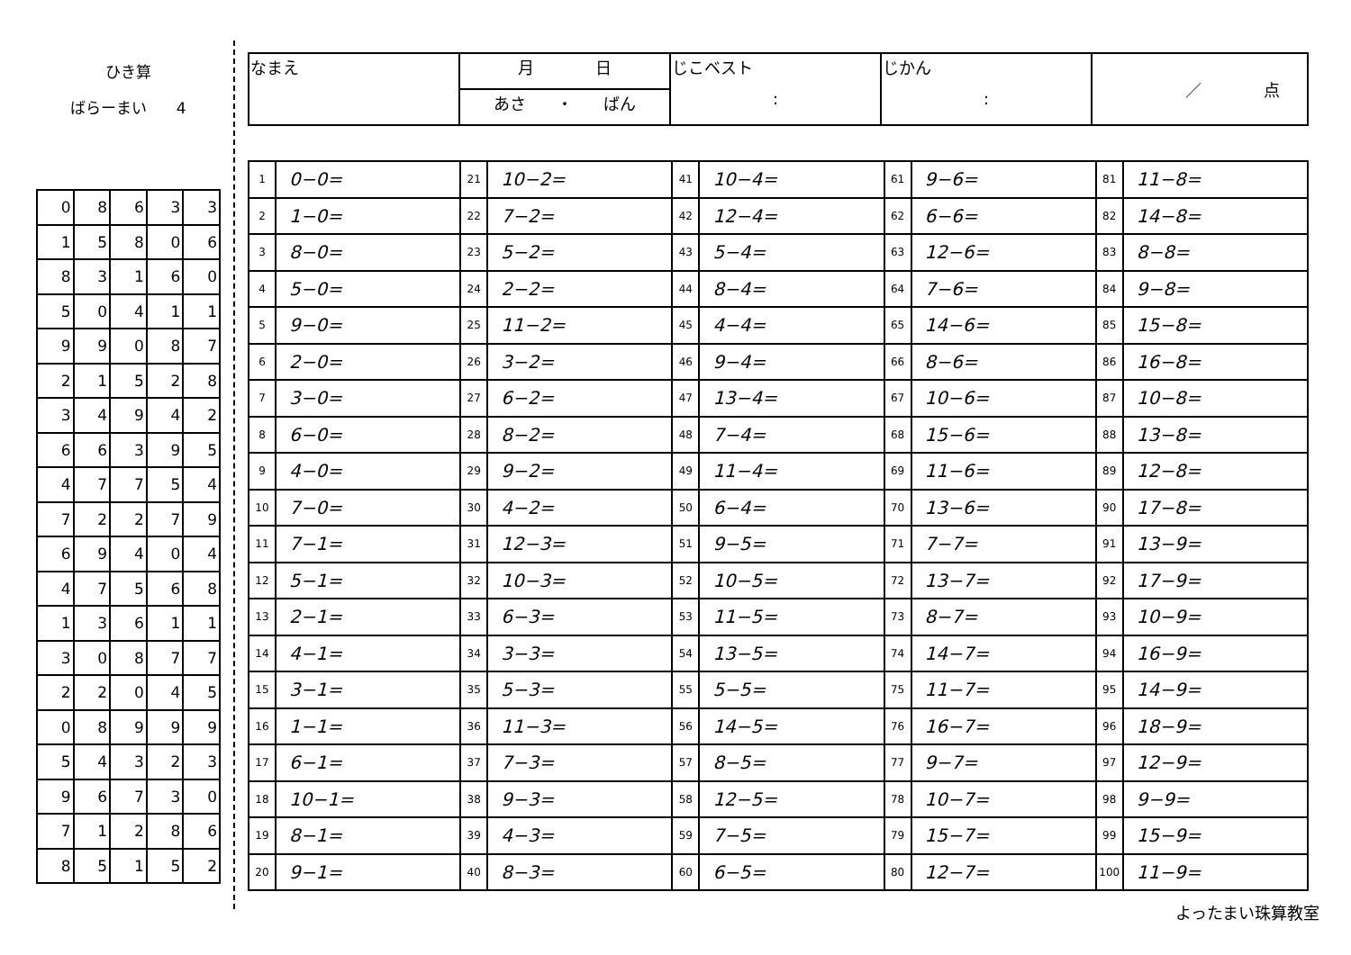ひき算
ばらーまい 4
| 0 | 8 | 6 | 3 | 3 |
| 1 | 5 | 8 | 0 | 6 |
| 8 | 3 | 1 | 6 | 0 |
| 5 | 0 | 4 | 1 | 1 |
| 9 | 9 | 0 | 8 | 7 |
| 2 | 1 | 5 | 2 | 8 |
| 3 | 4 | 9 | 4 | 2 |
| 6 | 6 | 3 | 9 | 5 |
| 4 | 7 | 7 | 5 | 4 |
| 7 | 2 | 2 | 7 | 9 |
| 6 | 9 | 4 | 0 | 4 |
| 4 | 7 | 5 | 6 | 8 |
| 1 | 3 | 6 | 1 | 1 |
| 3 | 0 | 8 | 7 | 7 |
| 2 | 2 | 0 | 4 | 5 |
| 0 | 8 | 9 | 9 | 9 |
| 5 | 4 | 3 | 2 | 3 |
| 9 | 6 | 7 | 3 | 0 |
| 7 | 1 | 2 | 8 | 6 |
| 8 | 5 | 1 | 5 | 2 |
| なまえ | 月 日 | じこベスト : | じかん : | ／ 点 |
| | あさ ・ ばん | | | |
| 1 | 0−0= | 21 | 10−2= | 41 | 10−4= | 61 | 9−6= | 81 | 11−8= |
| 2 | 1−0= | 22 | 7−2= | 42 | 12−4= | 62 | 6−6= | 82 | 14−8= |
| 3 | 8−0= | 23 | 5−2= | 43 | 5−4= | 63 | 12−6= | 83 | 8−8= |
| 4 | 5−0= | 24 | 2−2= | 44 | 8−4= | 64 | 7−6= | 84 | 9−8= |
| 5 | 9−0= | 25 | 11−2= | 45 | 4−4= | 65 | 14−6= | 85 | 15−8= |
| 6 | 2−0= | 26 | 3−2= | 46 | 9−4= | 66 | 8−6= | 86 | 16−8= |
| 7 | 3−0= | 27 | 6−2= | 47 | 13−4= | 67 | 10−6= | 87 | 10−8= |
| 8 | 6−0= | 28 | 8−2= | 48 | 7−4= | 68 | 15−6= | 88 | 13−8= |
| 9 | 4−0= | 29 | 9−2= | 49 | 11−4= | 69 | 11−6= | 89 | 12−8= |
| 10 | 7−0= | 30 | 4−2= | 50 | 6−4= | 70 | 13−6= | 90 | 17−8= |
| 11 | 7−1= | 31 | 12−3= | 51 | 9−5= | 71 | 7−7= | 91 | 13−9= |
| 12 | 5−1= | 32 | 10−3= | 52 | 10−5= | 72 | 13−7= | 92 | 17−9= |
| 13 | 2−1= | 33 | 6−3= | 53 | 11−5= | 73 | 8−7= | 93 | 10−9= |
| 14 | 4−1= | 34 | 3−3= | 54 | 13−5= | 74 | 14−7= | 94 | 16−9= |
| 15 | 3−1= | 35 | 5−3= | 55 | 5−5= | 75 | 11−7= | 95 | 14−9= |
| 16 | 1−1= | 36 | 11−3= | 56 | 14−5= | 76 | 16−7= | 96 | 18−9= |
| 17 | 6−1= | 37 | 7−3= | 57 | 8−5= | 77 | 9−7= | 97 | 12−9= |
| 18 | 10−1= | 38 | 9−3= | 58 | 12−5= | 78 | 10−7= | 98 | 9−9= |
| 19 | 8−1= | 39 | 4−3= | 59 | 7−5= | 79 | 15−7= | 99 | 15−9= |
| 20 | 9−1= | 40 | 8−3= | 60 | 6−5= | 80 | 12−7= | 100 | 11−9= |
よったまい珠算教室